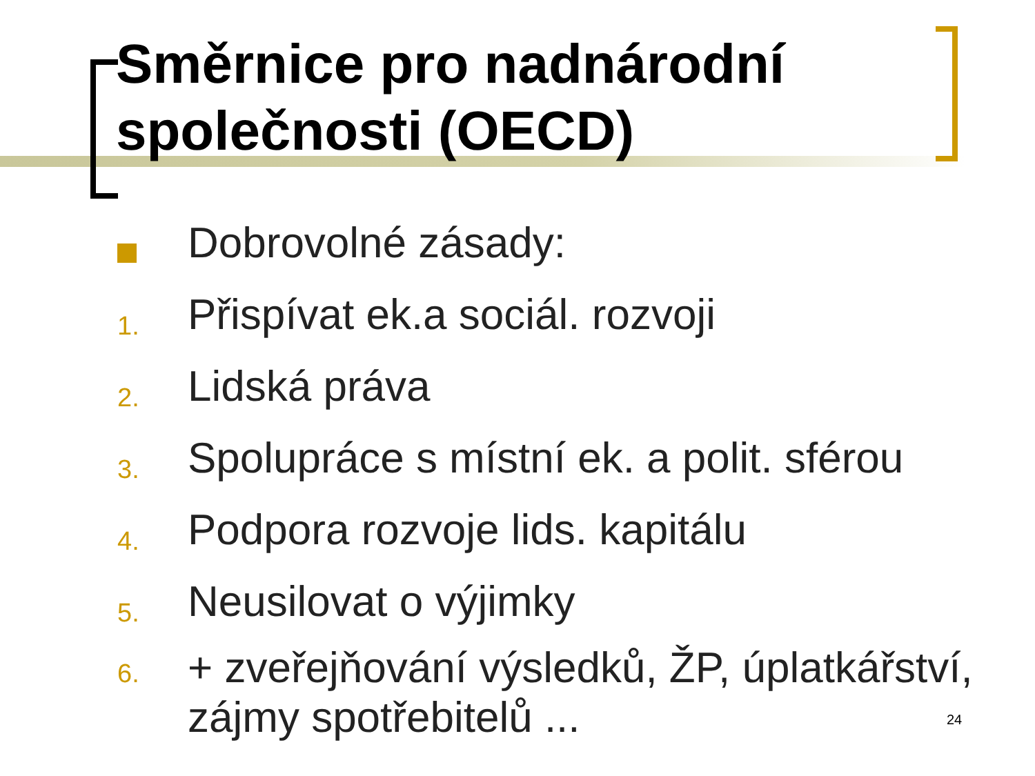Směrnice pro nadnárodní společnosti (OECD)
Dobrovolné zásady:
1. Přispívat ek.a sociál. rozvoji
2. Lidská práva
3. Spolupráce s místní ek. a polit. sférou
4. Podpora rozvoje lids. kapitálu
5. Neusilovat o výjimky
6. + zveřejňování výsledků, ŽP, úplatkářství, zájmy spotřebitelů ...
24